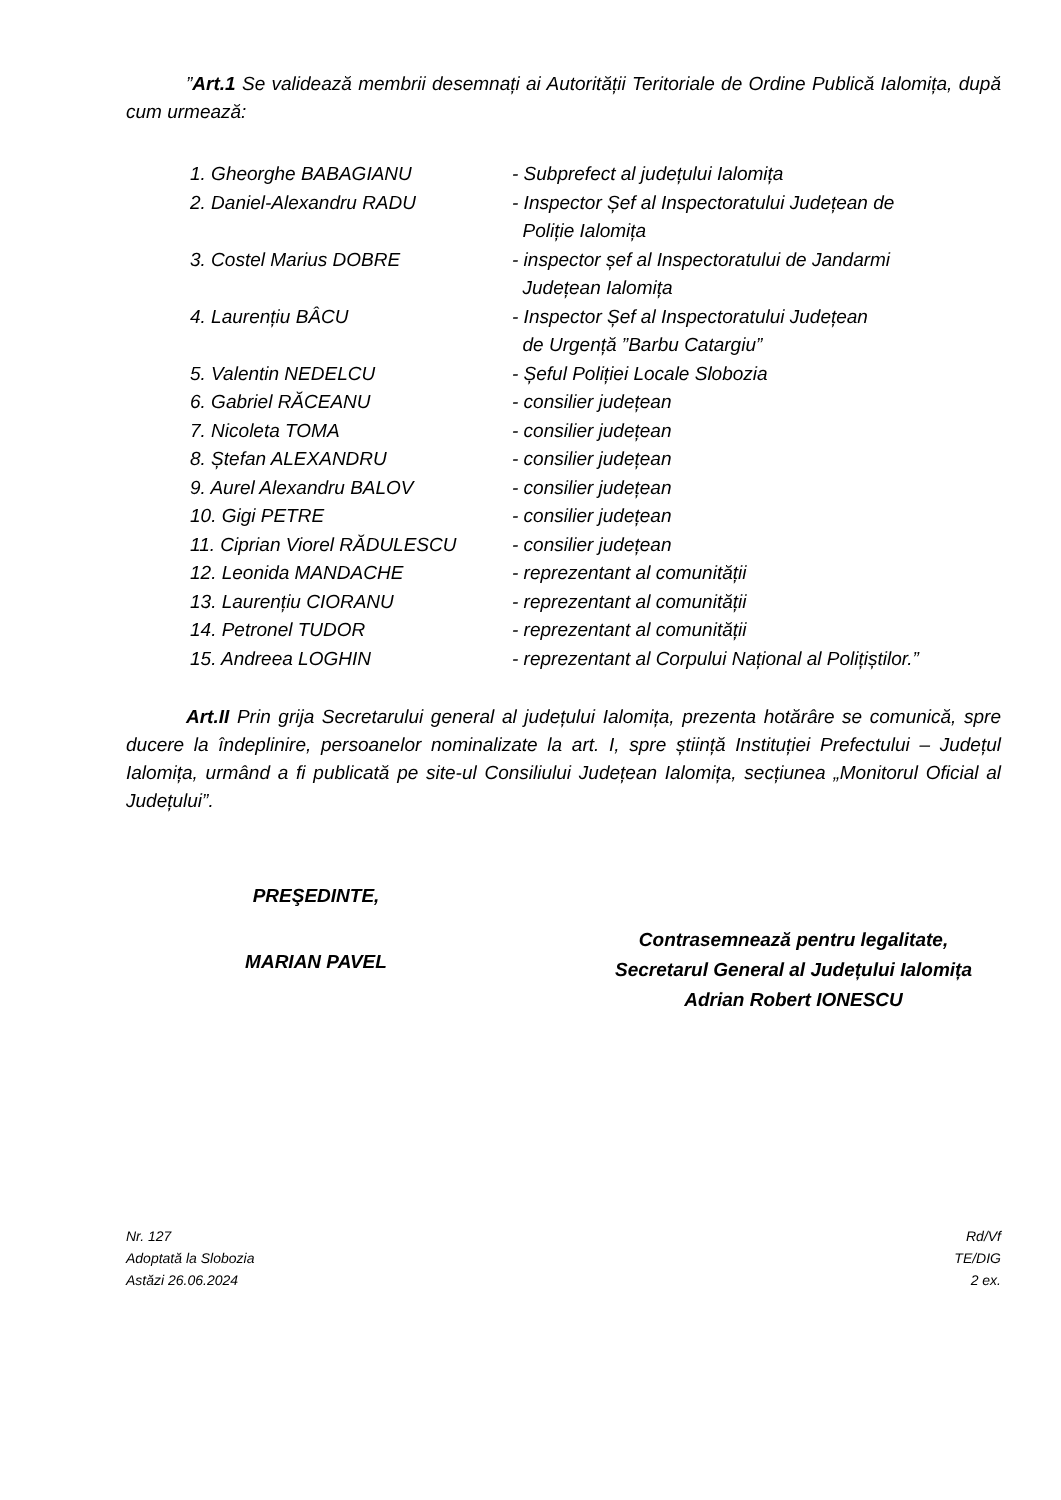”Art.1 Se validează membrii desemnați ai Autorității Teritoriale de Ordine Publică Ialomița, după cum urmează:
| 1. Gheorghe BABAGIANU | - Subprefect al județului Ialomița |
| 2. Daniel-Alexandru RADU | - Inspector Șef al Inspectoratului Județean de Poliție Ialomița |
| 3. Costel Marius DOBRE | - inspector șef al Inspectoratului de Jandarmi Județean Ialomița |
| 4. Laurențiu BÂCU | - Inspector Șef al Inspectoratului Județean de Urgență ”Barbu Catargiu” |
| 5. Valentin NEDELCU | - Șeful Poliției Locale Slobozia |
| 6. Gabriel RĂCEANU | - consilier județean |
| 7. Nicoleta TOMA | - consilier județean |
| 8. Ștefan ALEXANDRU | - consilier județean |
| 9. Aurel Alexandru BALOV | - consilier județean |
| 10. Gigi PETRE | - consilier județean |
| 11. Ciprian Viorel RĂDULESCU | - consilier județean |
| 12. Leonida MANDACHE | - reprezentant al comunității |
| 13. Laurențiu CIORANU | - reprezentant al comunității |
| 14. Petronel TUDOR | - reprezentant al comunității |
| 15. Andreea LOGHIN | - reprezentant al Corpului Național al Polițiștilor.” |
Art.II Prin grija Secretarului general al județului Ialomița, prezenta hotărâre se comunică, spre ducere la îndeplinire, persoanelor nominalizate la art. I, spre știință Instituției Prefectului – Județul Ialomița, urmând a fi publicată pe site-ul Consiliului Județean Ialomița, secțiunea „Monitorul Oficial al Județului”.
PREŞEDINTE,
MARIAN PAVEL
Contrasemnează pentru legalitate,
Secretarul General al Județului Ialomița
Adrian Robert IONESCU
Nr. 127
Adoptată la Slobozia
Astăzi 26.06.2024
Rd/Vf
TE/DIG
2 ex.